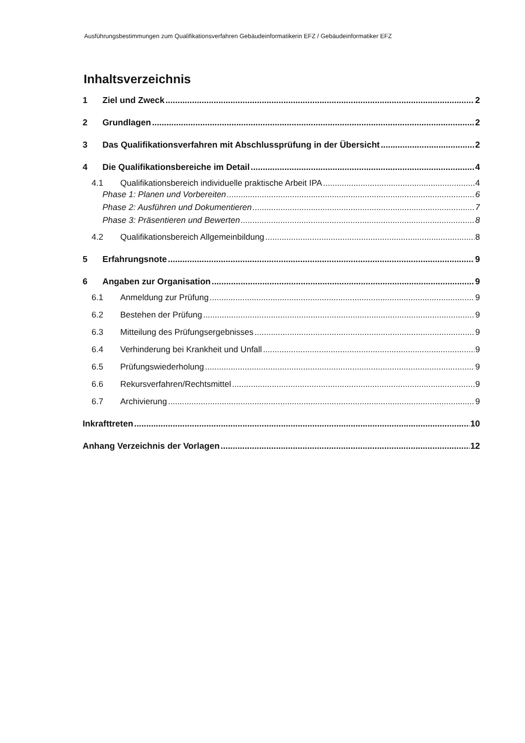Ausführungsbestimmungen zum Qualifikationsverfahren Gebäudeinformatikerin EFZ / Gebäudeinformatiker EFZ
Inhaltsverzeichnis
1 Ziel und Zweck 2
2 Grundlagen 2
3 Das Qualifikationsverfahren mit Abschlussprüfung in der Übersicht 2
4 Die Qualifikationsbereiche im Detail 4
4.1 Qualifikationsbereich individuelle praktische Arbeit IPA 4
Phase 1: Planen und Vorbereiten 6
Phase 2: Ausführen und Dokumentieren 7
Phase 3: Präsentieren und Bewerten 8
4.2 Qualifikationsbereich Allgemeinbildung 8
5 Erfahrungsnote 9
6 Angaben zur Organisation 9
6.1 Anmeldung zur Prüfung 9
6.2 Bestehen der Prüfung 9
6.3 Mitteilung des Prüfungsergebnisses 9
6.4 Verhinderung bei Krankheit und Unfall 9
6.5 Prüfungswiederholung 9
6.6 Rekursverfahren/Rechtsmittel 9
6.7 Archivierung 9
Inkrafttreten 10
Anhang Verzeichnis der Vorlagen 12